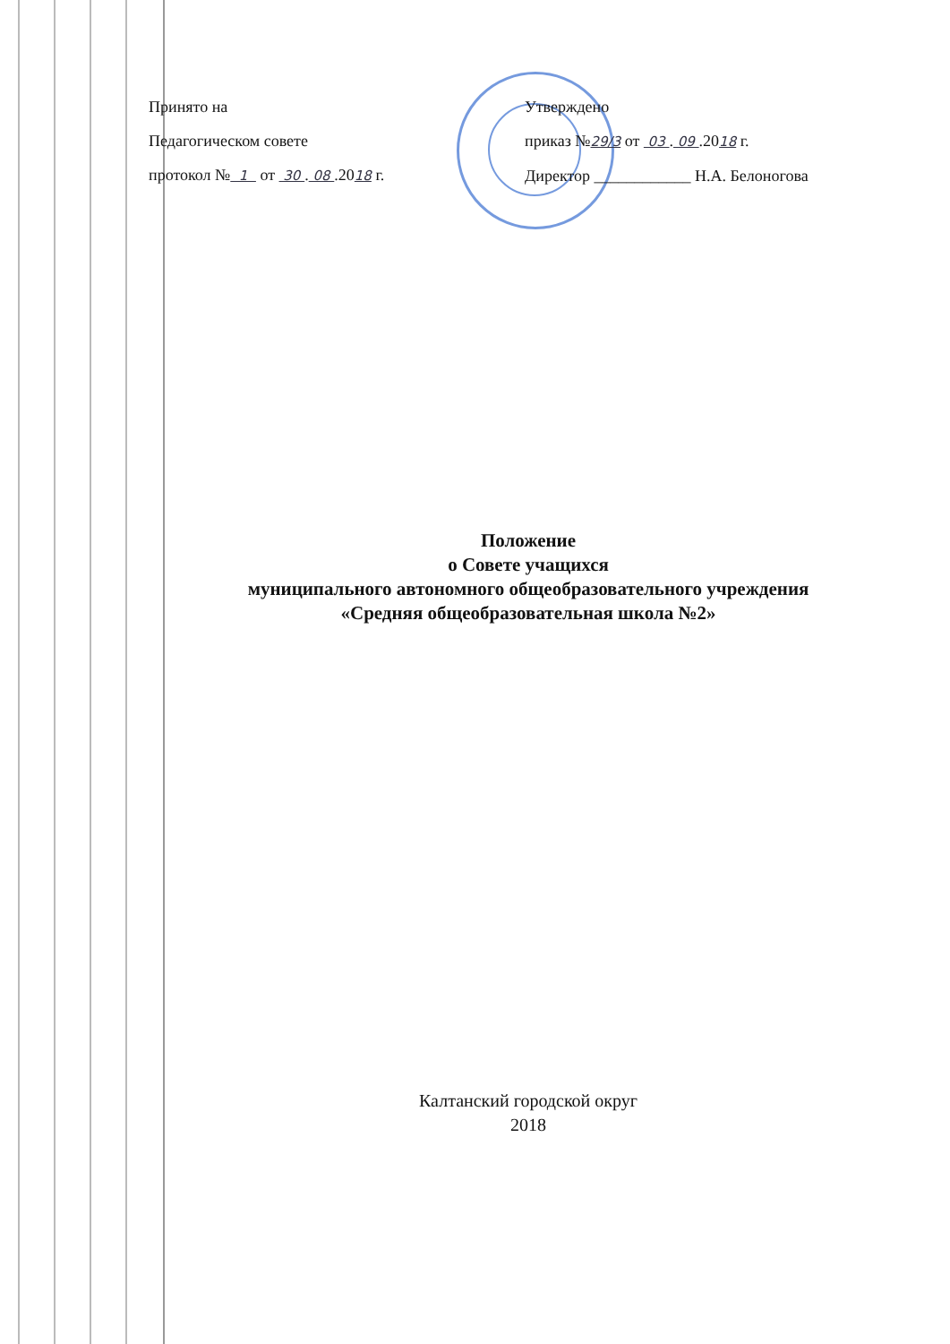Принято на
Педагогическом совете
протокол № 1 от 30 . 08 .2018 г.
Утверждено
приказ №29/3 от 03 . 09 .2018 г.
Директор ____________ Н.А. Белоногова
Положение
о Совете учащихся
муниципального автономного общеобразовательного учреждения
«Средняя общеобразовательная школа №2»
Калтанский городской округ
2018